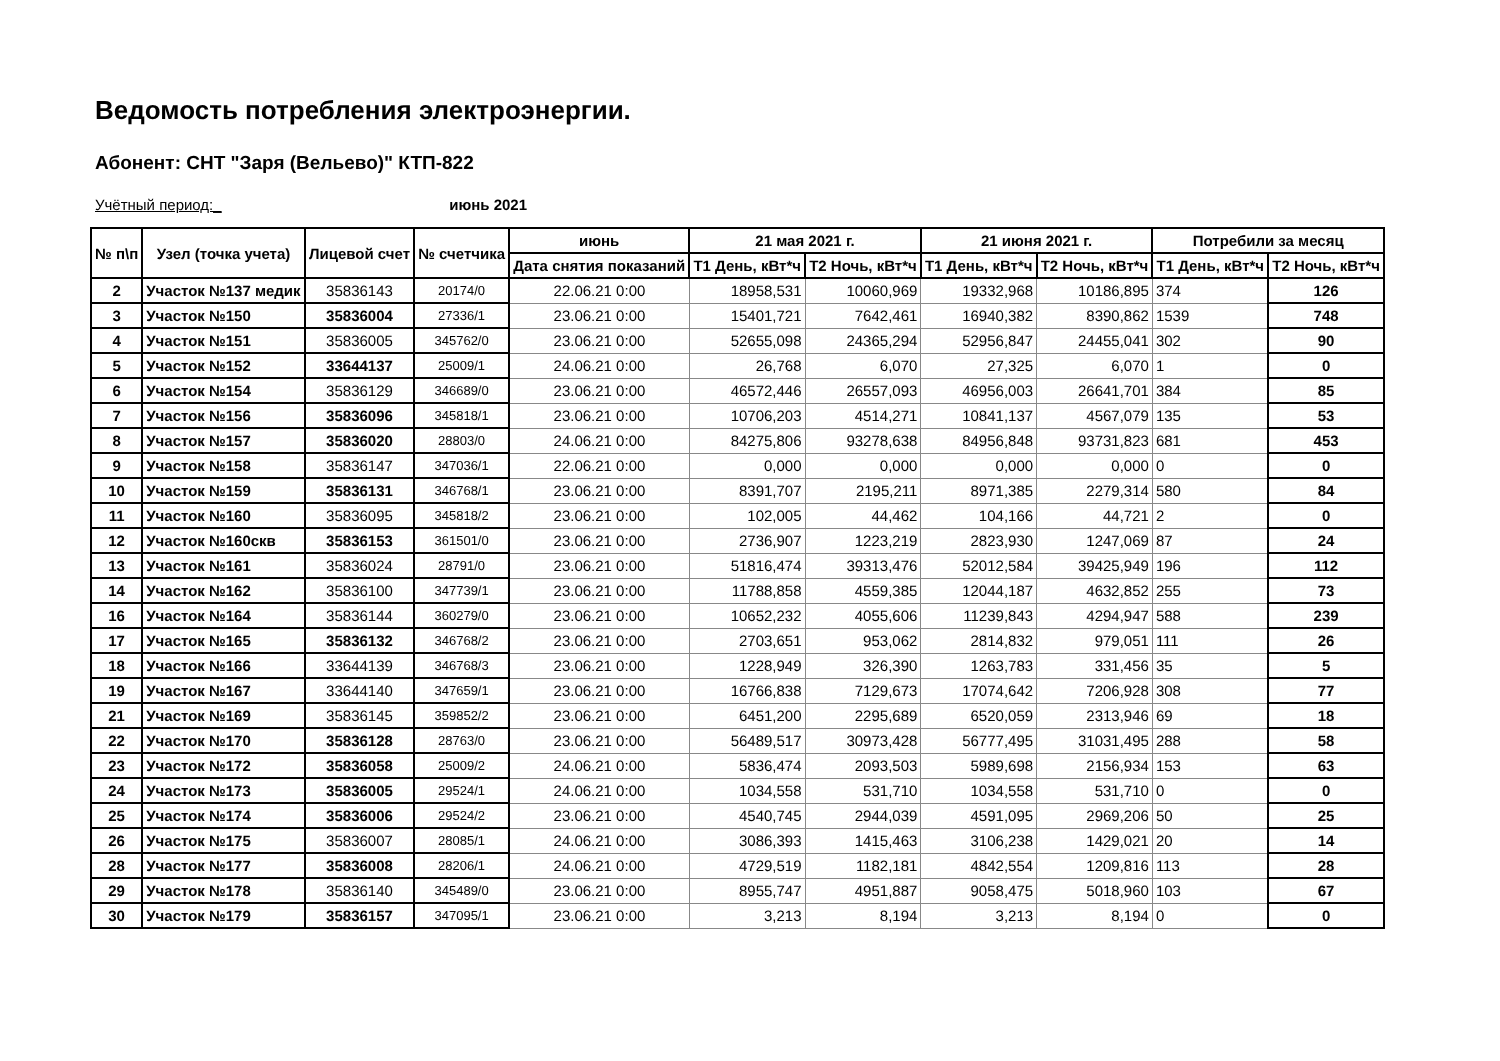Ведомость потребления электроэнергии.
Абонент: СНТ "Заря (Вельево)" КТП-822
Учётный период:_ июнь 2021
| № п\п | Узел (точка учета) | Лицевой счет | № счетчика | июнь | 21 мая 2021 г. | | 21 июня 2021 г. | | Потребили за месяц | |
| --- | --- | --- | --- | --- | --- | --- | --- | --- | --- | --- |
| | | | | Дата снятия показаний | Т1 День, кВт*ч | Т2 Ночь, кВт*ч | Т1 День, кВт*ч | Т2 Ночь, кВт*ч | Т1 День, кВт*ч | Т2 Ночь, кВт*ч |
| 2 | Участок №137 медик | 35836143 | 20174/0 | 22.06.21 0:00 | 18958,531 | 10060,969 | 19332,968 | 10186,895 | 374 | 126 |
| 3 | Участок №150 | 35836004 | 27336/1 | 23.06.21 0:00 | 15401,721 | 7642,461 | 16940,382 | 8390,862 | 1539 | 748 |
| 4 | Участок №151 | 35836005 | 345762/0 | 23.06.21 0:00 | 52655,098 | 24365,294 | 52956,847 | 24455,041 | 302 | 90 |
| 5 | Участок №152 | 33644137 | 25009/1 | 24.06.21 0:00 | 26,768 | 6,070 | 27,325 | 6,070 | 1 | 0 |
| 6 | Участок №154 | 35836129 | 346689/0 | 23.06.21 0:00 | 46572,446 | 26557,093 | 46956,003 | 26641,701 | 384 | 85 |
| 7 | Участок №156 | 35836096 | 345818/1 | 23.06.21 0:00 | 10706,203 | 4514,271 | 10841,137 | 4567,079 | 135 | 53 |
| 8 | Участок №157 | 35836020 | 28803/0 | 24.06.21 0:00 | 84275,806 | 93278,638 | 84956,848 | 93731,823 | 681 | 453 |
| 9 | Участок №158 | 35836147 | 347036/1 | 22.06.21 0:00 | 0,000 | 0,000 | 0,000 | 0,000 | 0 | 0 |
| 10 | Участок №159 | 35836131 | 346768/1 | 23.06.21 0:00 | 8391,707 | 2195,211 | 8971,385 | 2279,314 | 580 | 84 |
| 11 | Участок №160 | 35836095 | 345818/2 | 23.06.21 0:00 | 102,005 | 44,462 | 104,166 | 44,721 | 2 | 0 |
| 12 | Участок №160скв | 35836153 | 361501/0 | 23.06.21 0:00 | 2736,907 | 1223,219 | 2823,930 | 1247,069 | 87 | 24 |
| 13 | Участок №161 | 35836024 | 28791/0 | 23.06.21 0:00 | 51816,474 | 39313,476 | 52012,584 | 39425,949 | 196 | 112 |
| 14 | Участок №162 | 35836100 | 347739/1 | 23.06.21 0:00 | 11788,858 | 4559,385 | 12044,187 | 4632,852 | 255 | 73 |
| 16 | Участок №164 | 35836144 | 360279/0 | 23.06.21 0:00 | 10652,232 | 4055,606 | 11239,843 | 4294,947 | 588 | 239 |
| 17 | Участок №165 | 35836132 | 346768/2 | 23.06.21 0:00 | 2703,651 | 953,062 | 2814,832 | 979,051 | 111 | 26 |
| 18 | Участок №166 | 33644139 | 346768/3 | 23.06.21 0:00 | 1228,949 | 326,390 | 1263,783 | 331,456 | 35 | 5 |
| 19 | Участок №167 | 33644140 | 347659/1 | 23.06.21 0:00 | 16766,838 | 7129,673 | 17074,642 | 7206,928 | 308 | 77 |
| 21 | Участок №169 | 35836145 | 359852/2 | 23.06.21 0:00 | 6451,200 | 2295,689 | 6520,059 | 2313,946 | 69 | 18 |
| 22 | Участок №170 | 35836128 | 28763/0 | 23.06.21 0:00 | 56489,517 | 30973,428 | 56777,495 | 31031,495 | 288 | 58 |
| 23 | Участок №172 | 35836058 | 25009/2 | 24.06.21 0:00 | 5836,474 | 2093,503 | 5989,698 | 2156,934 | 153 | 63 |
| 24 | Участок №173 | 35836005 | 29524/1 | 24.06.21 0:00 | 1034,558 | 531,710 | 1034,558 | 531,710 | 0 | 0 |
| 25 | Участок №174 | 35836006 | 29524/2 | 23.06.21 0:00 | 4540,745 | 2944,039 | 4591,095 | 2969,206 | 50 | 25 |
| 26 | Участок №175 | 35836007 | 28085/1 | 24.06.21 0:00 | 3086,393 | 1415,463 | 3106,238 | 1429,021 | 20 | 14 |
| 28 | Участок №177 | 35836008 | 28206/1 | 24.06.21 0:00 | 4729,519 | 1182,181 | 4842,554 | 1209,816 | 113 | 28 |
| 29 | Участок №178 | 35836140 | 345489/0 | 23.06.21 0:00 | 8955,747 | 4951,887 | 9058,475 | 5018,960 | 103 | 67 |
| 30 | Участок №179 | 35836157 | 347095/1 | 23.06.21 0:00 | 3,213 | 8,194 | 3,213 | 8,194 | 0 | 0 |